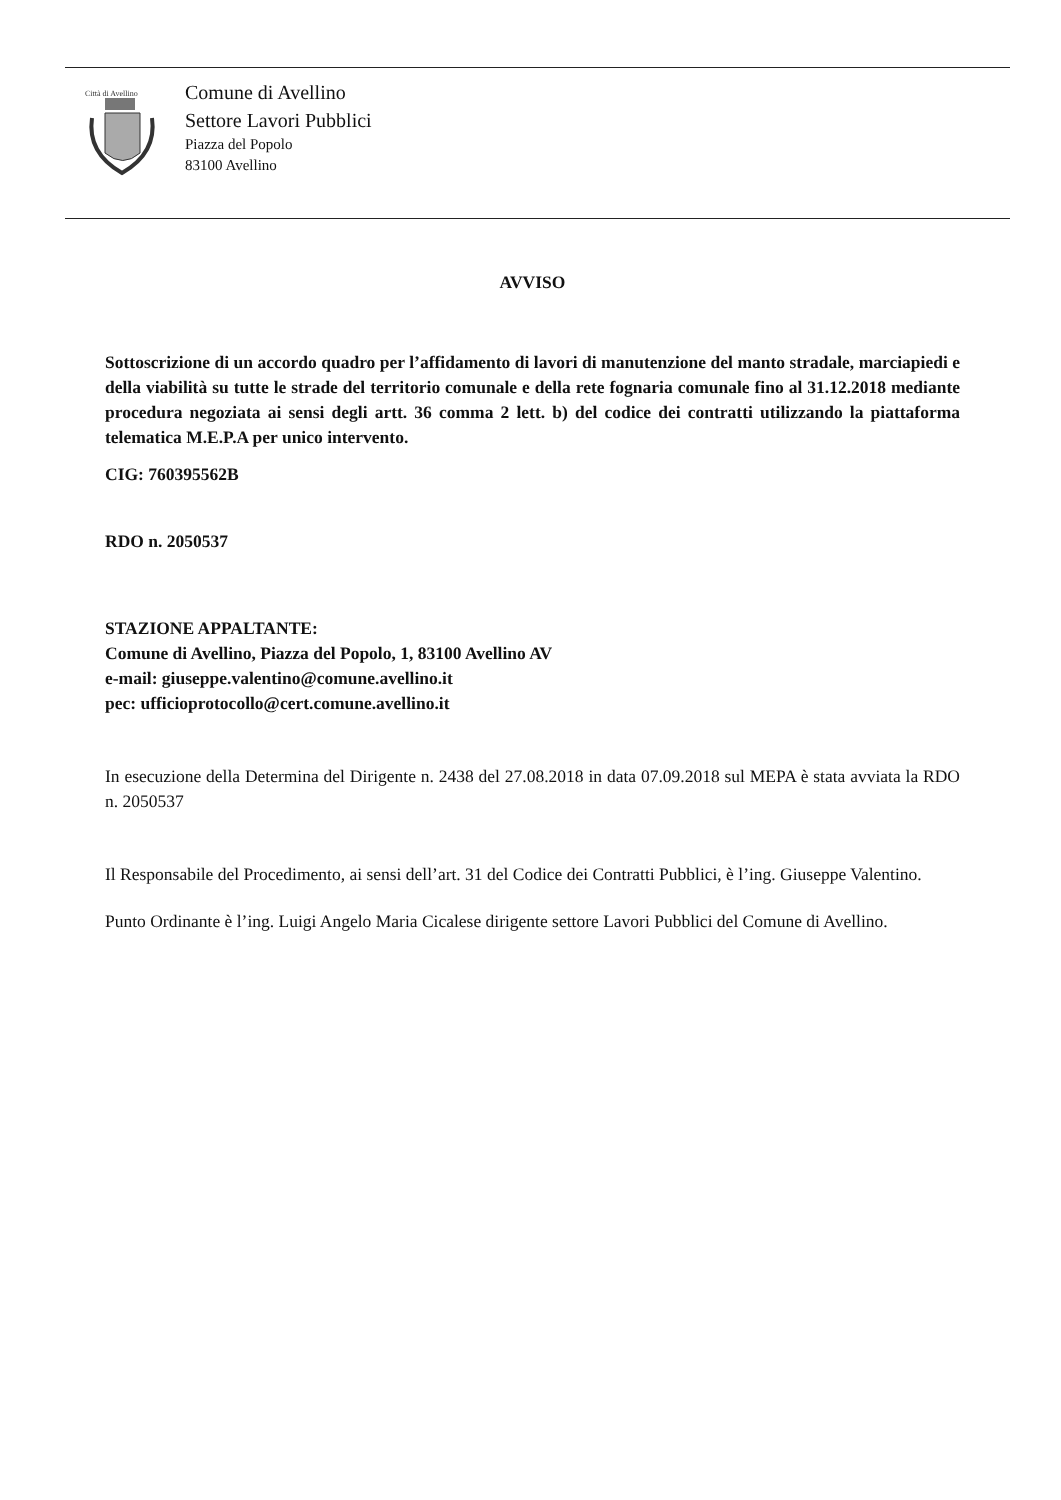Città di Avellino
Comune di Avellino
Settore Lavori Pubblici
Piazza del Popolo
83100 Avellino
AVVISO
Sottoscrizione di un accordo quadro per l’affidamento di lavori di manutenzione del manto stradale, marciapiedi e della viabilità su tutte le strade del territorio comunale e della rete fognaria comunale fino al 31.12.2018 mediante procedura negoziata ai sensi degli artt. 36 comma 2 lett. b) del codice dei contratti utilizzando la piattaforma telematica M.E.P.A per unico intervento.
CIG: 760395562B
RDO n. 2050537
STAZIONE APPALTANTE:
Comune di Avellino, Piazza del Popolo, 1, 83100 Avellino AV
e-mail: giuseppe.valentino@comune.avellino.it
pec: ufficioprotocollo@cert.comune.avellino.it
In esecuzione della Determina del Dirigente n. 2438 del 27.08.2018 in data 07.09.2018 sul MEPA è stata avviata la RDO n. 2050537
Il Responsabile del Procedimento, ai sensi dell’art. 31 del Codice dei Contratti Pubblici, è l’ing. Giuseppe Valentino.
Punto Ordinante è l’ing. Luigi Angelo Maria Cicalese dirigente settore Lavori Pubblici del Comune di Avellino.